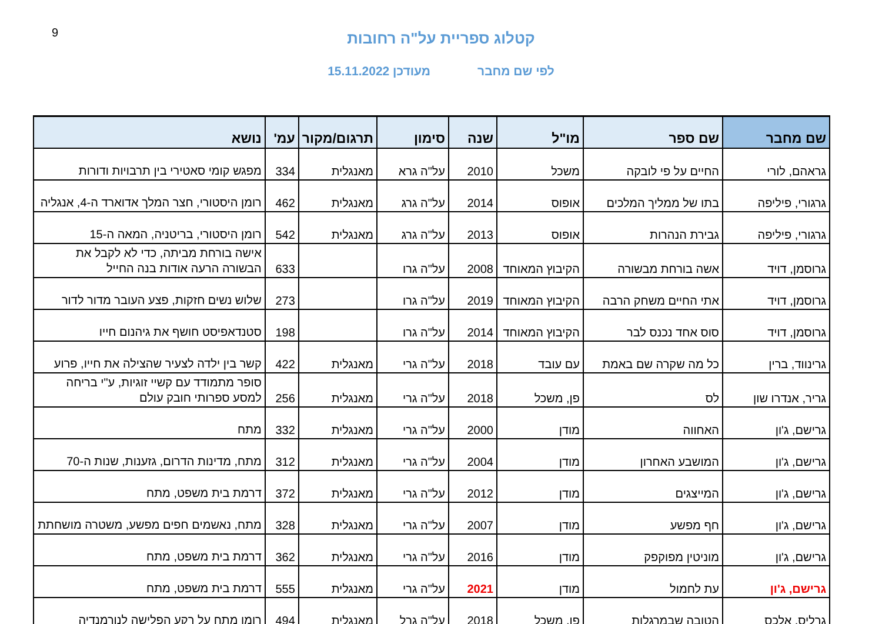9
קטלוג ספריית על"ה רחובות
לפי שם מחבר מעודכן 15.11.2022
| שם מחבר | שם ספר | מו"ל | שנה | סימון | תרגום/מקור | עמ' | נושא |
| --- | --- | --- | --- | --- | --- | --- | --- |
| גראהם, לורי | החיים על פי לובקה | משכל | 2010 | על"ה גרא | מאנגלית | 334 | מפגש קומי סאטירי בין תרבויות ודורות |
| גרגורי, פיליפה | בתו של ממליך המלכים | אופוס | 2014 | על"ה גרג | מאנגלית | 462 | רומן היסטורי, חצר המלך אדוארד ה-4, אנגליה |
| גרגורי, פיליפה | גבירת הנהרות | אופוס | 2013 | על"ה גרג | מאנגלית | 542 | רומן היסטורי, בריטניה, המאה ה-15 |
| גרוסמן, דויד | אשה בורחת מבשורה | הקיבוץ המאוחד | 2008 | על"ה גרו | | 633 | אישה בורחת מביתה, כדי לא לקבל את הבשורה הרעה אודות בנה החייל |
| גרוסמן, דויד | אתי החיים משחק הרבה | הקיבוץ המאוחד | 2019 | על"ה גרו | | 273 | שלוש נשים חזקות, פצע העובר מדור לדור |
| גרוסמן, דויד | סוס אחד נכנס לבר | הקיבוץ המאוחד | 2014 | על"ה גרו | | 198 | סטנדאפיסט חושף את גיהנום חייו |
| גרינווד, ברין | כל מה שקרה שם באמת | עם עובד | 2018 | על"ה גרי | מאנגלית | 422 | קשר בין ילדה לצעיר שהצילה את חייו, פרוע |
| גריר, אנדרו שון | לס | פן, משכל | 2018 | על"ה גרי | מאנגלית | 256 | סופר מתמודד עם קשיי זוגיות, ע"י בריחה למסע ספרותי חובק עולם |
| גרישם, ג'ון | האחווה | מודן | 2000 | על"ה גרי | מאנגלית | 332 | מתח |
| גרישם, ג'ון | המושבע האחרון | מודן | 2004 | על"ה גרי | מאנגלית | 312 | מתח, מדינות הדרום, גזענות, שנות ה-70 |
| גרישם, ג'ון | המייצגים | מודן | 2012 | על"ה גרי | מאנגלית | 372 | דרמת בית משפט, מתח |
| גרישם, ג'ון | חף מפשע | מודן | 2007 | על"ה גרי | מאנגלית | 328 | מתח, נאשמים חפים מפשע, משטרה מושחתת |
| גרישם, ג'ון | מוניטין מפוקפק | מודן | 2016 | על"ה גרי | מאנגלית | 362 | דרמת בית משפט, מתח |
| גרישם, ג'ון | עת לחמול | מודן | 2021 | על"ה גרי | מאנגלית | 555 | דרמת בית משפט, מתח |
| גרליס, אלכס | הטובה שבמרגלות | פן, משכל | 2018 | על"ה גרל | מאנגלית | 494 | רומן מתח על רקע הפלישה לנורמנדיה |